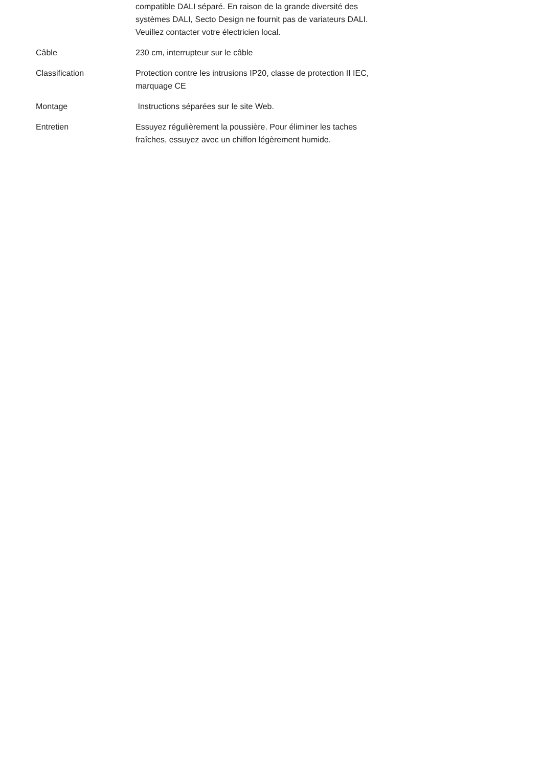| | compatible DALI séparé. En raison de la grande diversité des systèmes DALI, Secto Design ne fournit pas de variateurs DALI. Veuillez contacter votre électricien local. |
| Câble | 230 cm, interrupteur sur le câble |
| Classification | Protection contre les intrusions IP20, classe de protection II IEC, marquage CE |
| Montage | Instructions séparées sur le site Web. |
| Entretien | Essuyez régulièrement la poussière. Pour éliminer les taches fraîches, essuyez avec un chiffon légèrement humide. |